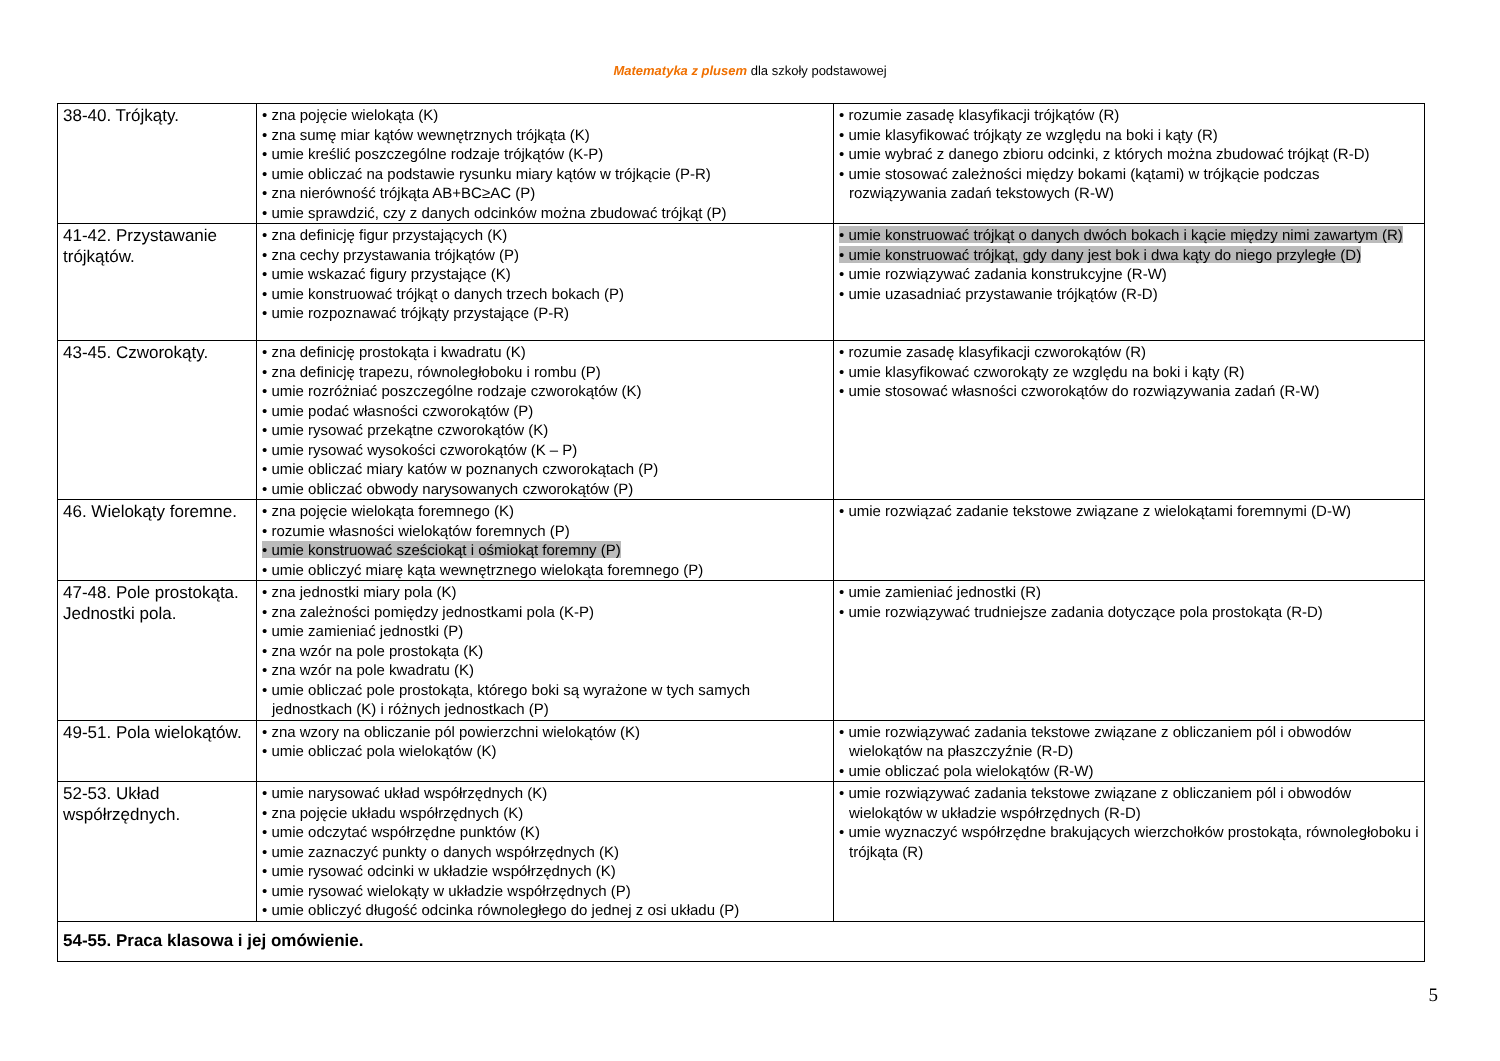Matematyka z plusem dla szkoły podstawowej
| 38-40. Trójkąty. | • zna pojęcie wielokąta (K) • zna sumę miar kątów wewnętrznych trójkąta (K) • umie kreślić poszczególne rodzaje trójkątów (K-P) • umie obliczać na podstawie rysunku miary kątów w trójkącie (P-R) • zna nierówność trójkąta AB+BC≥AC (P) • umie sprawdzić, czy z danych odcinków można zbudować trójkąt (P) | • rozumie zasadę klasyfikacji trójkątów (R) • umie klasyfikować trójkąty ze względu na boki i kąty (R) • umie wybrać z danego zbioru odcinki, z których można zbudować trójkąt (R-D) • umie stosować zależności między bokami (kątami) w trójkącie podczas rozwiązywania zadań tekstowych (R-W) |
| 41-42. Przystawanie trójkątów. | • zna definicję figur przystających (K) • zna cechy przystawania trójkątów (P) • umie wskazać figury przystające (K) • umie konstruować trójkąt o danych trzech bokach (P) • umie rozpoznawać trójkąty przystające (P-R) | • umie konstruować trójkąt o danych dwóch bokach i kącie między nimi zawartym (R) • umie konstruować trójkąt, gdy dany jest bok i dwa kąty do niego przyległe (D) • umie rozwiązywać zadania konstrukcyjne (R-W) • umie uzasadniać przystawanie trójkątów (R-D) |
| 43-45. Czworokąty. | • zna definicję prostokąta i kwadratu (K) • zna definicję trapezu, równoległoboku i rombu (P) • umie rozróżniać poszczególne rodzaje czworokątów (K) • umie podać własności czworokątów (P) • umie rysować przekątne czworokątów (K) • umie rysować wysokości czworokątów (K – P) • umie obliczać miary katów w poznanych czworokątach (P) • umie obliczać obwody narysowanych czworokątów (P) | • rozumie zasadę klasyfikacji czworokątów (R) • umie klasyfikować czworokąty ze względu na boki i kąty (R) • umie stosować własności czworokątów do rozwiązywania zadań (R-W) |
| 46. Wielokąty foremne. | • zna pojęcie wielokąta foremnego (K) • rozumie własności wielokątów foremnych (P) • umie konstruować sześciokąt i ośmiokąt foremny (P) • umie obliczyć miarę kąta wewnętrznego wielokąta foremnego (P) | • umie rozwiązać zadanie tekstowe związane z wielokątami foremnymi (D-W) |
| 47-48. Pole prostokąta. Jednostki pola. | • zna jednostki miary pola (K) • zna zależności pomiędzy jednostkami pola (K-P) • umie zamieniać jednostki (P) • zna wzór na pole prostokąta (K) • zna wzór na pole kwadratu (K) • umie obliczać pole prostokąta, którego boki są wyrażone w tych samych jednostkach (K) i różnych jednostkach (P) | • umie zamieniać jednostki (R) • umie rozwiązywać trudniejsze zadania dotyczące pola prostokąta (R-D) |
| 49-51. Pola wielokątów. | • zna wzory na obliczanie pól powierzchni wielokątów (K) • umie obliczać pola wielokątów (K) | • umie rozwiązywać zadania tekstowe związane z obliczaniem pól i obwodów wielokątów na płaszczyźnie (R-D) • umie obliczać pola wielokątów (R-W) |
| 52-53. Układ współrzędnych. | • umie narysować układ współrzędnych (K) • zna pojęcie układu współrzędnych (K) • umie odczytać współrzędne punktów (K) • umie zaznaczyć punkty o danych współrzędnych (K) • umie rysować odcinki w układzie współrzędnych (K) • umie rysować wielokąty w układzie współrzędnych (P) • umie obliczyć długość odcinka równoległego do jednej z osi układu (P) | • umie rozwiązywać zadania tekstowe związane z obliczaniem pól i obwodów wielokątów w układzie współrzędnych (R-D) • umie wyznaczyć współrzędne brakujących wierzchołków prostokąta, równoległoboku i trójkąta (R) |
| 54-55. Praca klasowa i jej omówienie. | | |
5